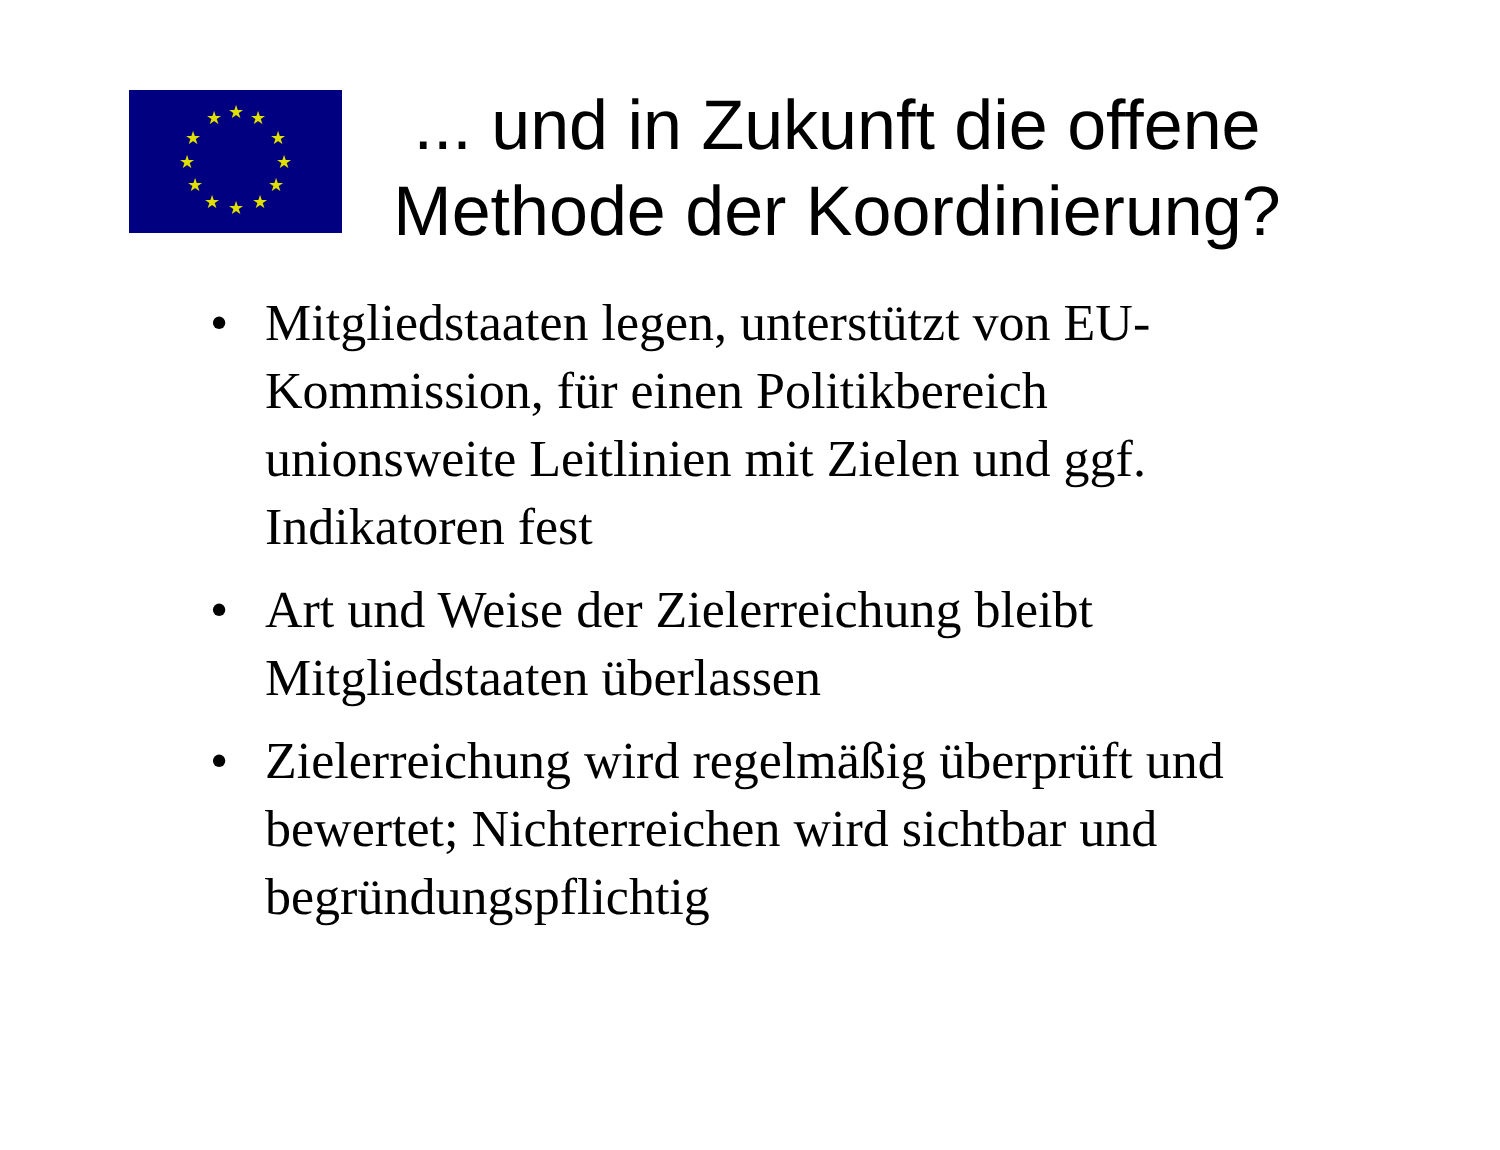★
★
★
★
★
★
★
★
★
★
★
★
... und in Zukunft die offene Methode der Koordinierung?
• Mitgliedstaaten legen, unterstützt von EU-Kommission, für einen Politikbereich unionsweite Leitlinien mit Zielen und ggf. Indikatoren fest
• Art und Weise der Zielerreichung bleibt Mitgliedstaaten überlassen
• Zielerreichung wird regelmäßig überprüft und bewertet; Nichterreichen wird sichtbar und begründungspflichtig